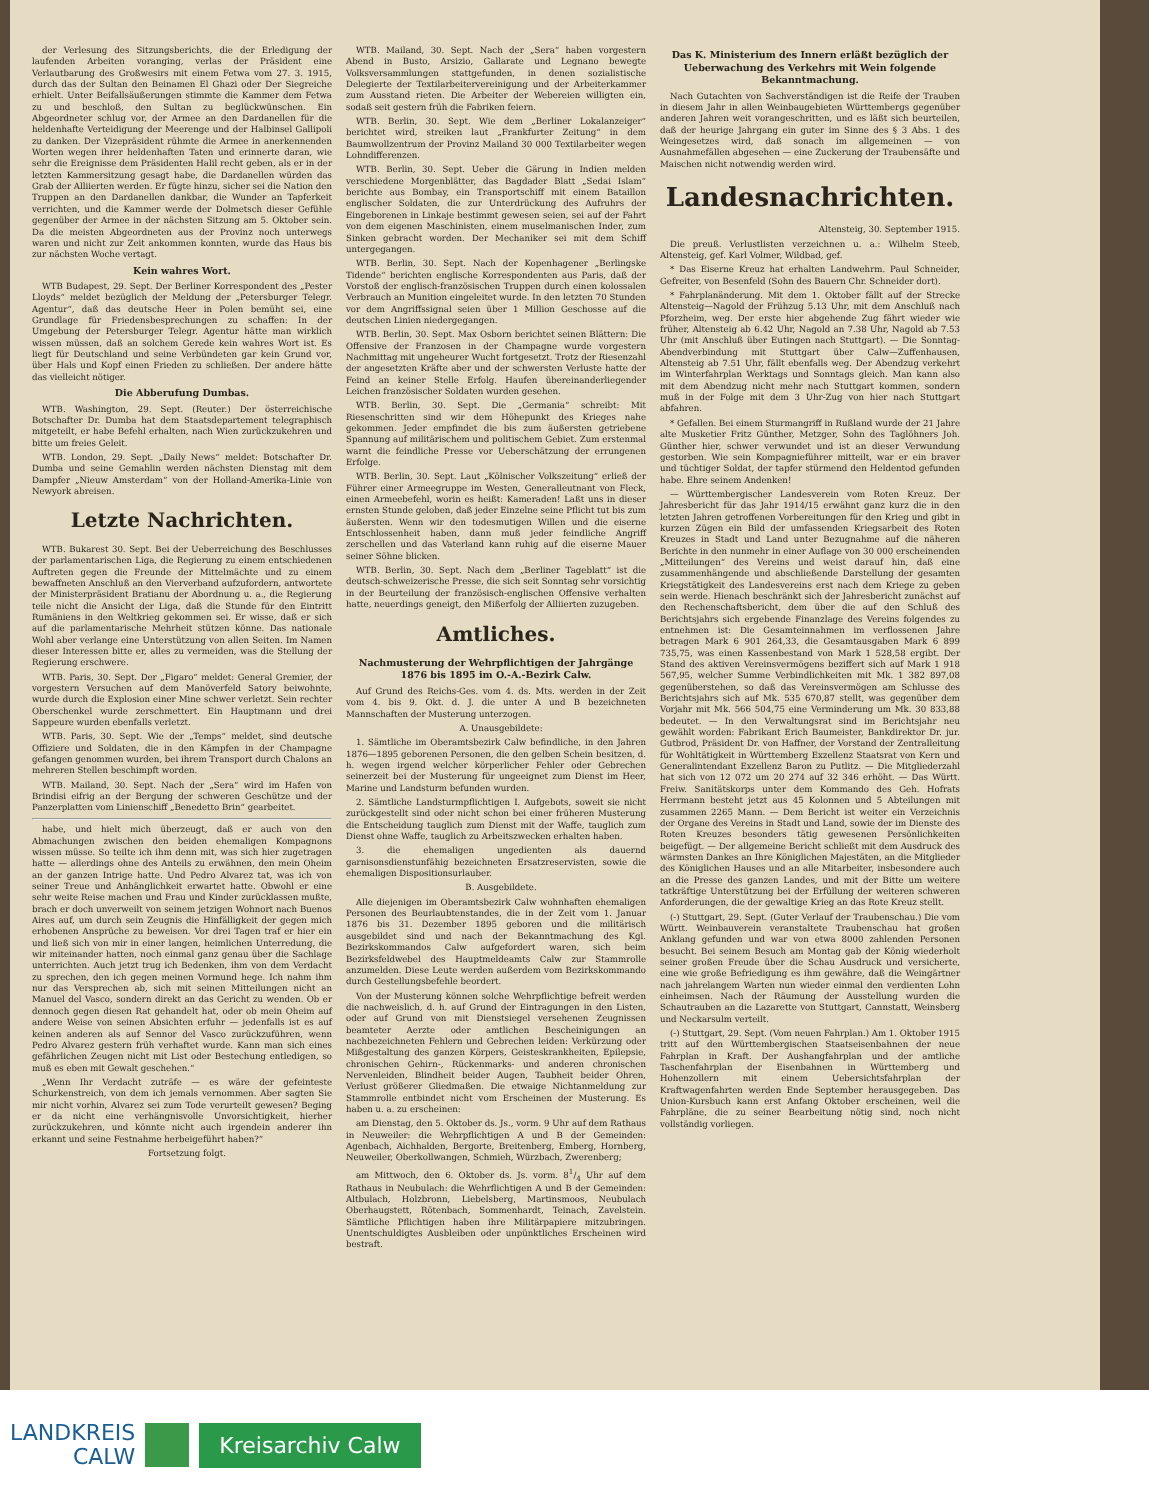der Verlesung des Sitzungsberichts, die der Erledigung der laufenden Arbeiten voranging, verlas der Präsident eine Verlautbarung des Großwesirs mit einem Fetwa vom 27. 3. 1915, durch das der Sultan den Beinamen El Ghazi oder Der Siegreiche erhielt. Unter Beifallsäußerungen stimmte die Kammer dem Fetwa zu und beschloß, den Sultan zu beglückwünschen. Ein Abgeordneter schlug vor, der Armee an den Dardanellen für die heldenhafte Verteidigung der Meerenge und der Halbinsel Gallipoli zu danken. Der Vizepräsident rühmte die Armee in anerkennenden Worten wegen ihrer heldenhaften Taten und erinnerte daran, wie sehr die Ereignisse dem Präsidenten Halil recht geben, als er in der letzten Kammersitzung gesagt habe, die Dardanellen würden das Grab der Alliierten werden. Er fügte hinzu, sicher sei die Nation den Truppen an den Dardanellen dankbar, die Wunder an Tapferkeit verrichten, und die Kammer werde der Dolmetsch dieser Gefühle gegenüber der Armee in der nächsten Sitzung am 5. Oktober sein. Da die meisten Abgeordneten aus der Provinz noch unterwegs waren und nicht zur Zeit ankommen konnten, wurde das Haus bis zur nächsten Woche vertagt.
Kein wahres Wort.
WTB Budapest, 29. Sept. Der Berliner Korrespondent des „Pester Lloyds“ meldet bezüglich der Meldung der „Petersburger Telegr. Agentur“, daß das deutsche Heer in Polen bemüht sei, eine Grundlage für Friedensbesprechungen zu schaffen: In der Umgebung der Petersburger Telegr. Agentur hätte man wirklich wissen müssen, daß an solchem Gerede kein wahres Wort ist. Es liegt für Deutschland und seine Verbündeten gar kein Grund vor, über Hals und Kopf einen Frieden zu schließen. Der andere hätte das vielleicht nötiger.
Die Abberufung Dumbas.
WTB. Washington, 29. Sept. (Reuter.) Der österreichische Botschafter Dr. Dumba hat dem Staatsdepartement telegraphisch mitgeteilt, er habe Befehl erhalten, nach Wien zurückzukehren und bitte um freies Geleit.
WTB. London, 29. Sept. „Daily News“ meldet: Botschafter Dr. Dumba und seine Gemahlin werden nächsten Dienstag mit dem Dampfer „Nieuw Amsterdam“ von der Holland-Amerika-Linie von Newyork abreisen.
Letzte Nachrichten.
WTB. Bukarest 30. Sept. Bei der Ueberreichung des Beschlusses der parlamentarischen Liga, die Regierung zu einem entschiedenen Auftreten gegen die Freunde der Mittelmächte und zu einem bewaffneten Anschluß an den Vierverband aufzufordern, antwortete der Ministerpräsident Bratianu der Abordnung u. a., die Regierung teile nicht die Ansicht der Liga, daß die Stunde für den Eintritt Rumäniens in den Weltkrieg gekommen sei. Er wisse, daß er sich auf die parlamentarische Mehrheit stützen könne. Das nationale Wohl aber verlange eine Unterstützung von allen Seiten. Im Namen dieser Interessen bitte er, alles zu vermeiden, was die Stellung der Regierung erschwere.
WTB. Paris, 30. Sept. Der „Figaro“ meldet: General Gremier, der vorgestern Versuchen auf dem Manöverfeld Satory beiwohnte, wurde durch die Explosion einer Mine schwer verletzt. Sein rechter Oberschenkel wurde zerschmettert. Ein Hauptmann und drei Sappeure wurden ebenfalls verletzt.
WTB. Paris, 30. Sept. Wie der „Temps“ meldet, sind deutsche Offiziere und Soldaten, die in den Kämpfen in der Champagne gefangen genommen wurden, bei ihrem Transport durch Chalons an mehreren Stellen beschimpft worden.
WTB. Mailand, 30. Sept. Nach der „Sera“ wird im Hafen von Brindisi eifrig an der Bergung der schweren Geschütze und der Panzerplatten vom Linienschiff „Benedetto Brin“ gearbeitet.
habe, und hielt mich überzeugt, daß er auch von den Abmachungen zwischen den beiden ehemaligen Kompagnons wissen müsse. So teilte ich ihm denn mit, was sich hier zugetragen hatte — allerdings ohne des Anteils zu erwähnen, den mein Oheim an der ganzen Intrige hatte. Und Pedro Alvarez tat, was ich von seiner Treue und Anhänglichkeit erwartet hatte. Obwohl er eine sehr weite Reise machen und Frau und Kinder zurücklassen mußte, brach er doch unverweilt von seinem jetzigen Wohnort nach Buenos Aires auf, um durch sein Zeugnis die Hinfälligkeit der gegen mich erhobenen Ansprüche zu beweisen. Vor drei Tagen traf er hier ein und ließ sich von mir in einer langen, heimlichen Unterredung, die wir miteinander hatten, noch einmal ganz genau über die Sachlage unterrichten. Auch jetzt trug ich Bedenken, ihm von dem Verdacht zu sprechen, den ich gegen meinen Vormund hege. Ich nahm ihm nur das Versprechen ab, sich mit seinen Mitteilungen nicht an Manuel del Vasco, sondern direkt an das Gericht zu wenden. Ob er dennoch gegen diesen Rat gehandelt hat, oder ob mein Oheim auf andere Weise von seinen Absichten erfuhr — jedenfalls ist es auf keinen anderen als auf Sennor del Vasco zurückzuführen, wenn Pedro Alvarez gestern früh verhaftet wurde. Kann man sich eines gefährlichen Zeugen nicht mit List oder Bestechung entledigen, so muß es eben mit Gewalt geschehen.“
„Wenn Ihr Verdacht zuträfe — es wäre der gefeinteste Schurkenstreich, von dem ich jemals vernommen. Aber sagten Sie mir nicht vorhin, Alvarez sei zum Tode verurteilt gewesen? Beging er da nicht eine verhängnisvolle Unvorsichtigkeit, hierher zurückzukehren, und könnte nicht auch irgendein anderer ihn erkannt und seine Festnahme herbeigeführt haben?“
Fortsetzung folgt.
WTB. Mailand, 30. Sept. Nach der „Sera“ haben vorgestern Abend in Busto, Arsizio, Gallarate und Legnano bewegte Volksversammlungen stattgefunden, in denen sozialistische Delegierte der Textilarbeitervereinigung und der Arbeiterkammer zum Ausstand rieten. Die Arbeiter der Webereien willigten ein, sodaß seit gestern früh die Fabriken feiern.
WTB. Berlin, 30. Sept. Wie dem „Berliner Lokalanzeiger“ berichtet wird, streiken laut „Frankfurter Zeitung“ in dem Baumwollzentrum der Provinz Mailand 30 000 Textilarbeiter wegen Lohndifferenzen.
WTB. Berlin, 30. Sept. Ueber die Gärung in Indien melden verschiedene Morgenblätter, das Bagdader Blatt „Sedai Islam“ berichte aus Bombay, ein Transportschiff mit einem Bataillon englischer Soldaten, die zur Unterdrückung des Aufruhrs der Eingeborenen in Linkaje bestimmt gewesen seien, sei auf der Fahrt von dem eigenen Maschinisten, einem muselmanischen Inder, zum Sinken gebracht worden. Der Mechaniker sei mit dem Schiff untergegangen.
WTB. Berlin, 30. Sept. Nach der Kopenhagener „Berlingske Tidende“ berichten englische Korrespondenten aus Paris, daß der Vorstoß der englisch-französischen Truppen durch einen kolossalen Verbrauch an Munition eingeleitet wurde. In den letzten 70 Stunden vor dem Angriffssignal seien über 1 Million Geschosse auf die deutschen Linien niedergegangen.
WTB. Berlin, 30. Sept. Max Osborn berichtet seinen Blättern: Die Offensive der Franzosen in der Champagne wurde vorgestern Nachmittag mit ungeheurer Wucht fortgesetzt. Trotz der Riesenzahl der angesetzten Kräfte aber und der schwersten Verluste hatte der Feind an keiner Stelle Erfolg. Haufen übereinanderliegender Leichen französischer Soldaten wurden gesehen.
WTB. Berlin, 30. Sept. Die „Germania“ schreibt: Mit Riesenschritten sind wir dem Höhepunkt des Krieges nahe gekommen. Jeder empfindet die bis zum äußersten getriebene Spannung auf militärischem und politischem Gebiet. Zum erstenmal warnt die feindliche Presse vor Ueberschätzung der errungenen Erfolge.
WTB. Berlin, 30. Sept. Laut „Kölnischer Volkszeitung“ erließ der Führer einer Armeegruppe im Westen, Generalleutnant von Fleck, einen Armeebefehl, worin es heißt: Kameraden! Laßt uns in dieser ernsten Stunde geloben, daß jeder Einzelne seine Pflicht tut bis zum äußersten. Wenn wir den todesmutigen Willen und die eiserne Entschlossenheit haben, dann muß jeder feindliche Angriff zerschellen und das Vaterland kann ruhig auf die eiserne Mauer seiner Söhne blicken.
WTB. Berlin, 30. Sept. Nach dem „Berliner Tageblatt“ ist die deutsch-schweizerische Presse, die sich seit Sonntag sehr vorsichtig in der Beurteilung der französisch-englischen Offensive verhalten hatte, neuerdings geneigt, den Mißerfolg der Alliierten zuzugeben.
Amtliches.
Nachmusterung der Wehrpflichtigen der Jahrgänge 1876 bis 1895 im O.-A.-Bezirk Calw.
Auf Grund des Reichs-Ges. vom 4. ds. Mts. werden in der Zeit vom 4. bis 9. Okt. d. J. die unter A und B bezeichneten Mannschaften der Musterung unterzogen.
A. Unausgebildete:
1. Sämtliche im Oberamtsbezirk Calw befindliche, in den Jahren 1876—1895 geborenen Personen, die den gelben Schein besitzen, d. h. wegen irgend welcher körperlicher Fehler oder Gebrechen seinerzeit bei der Musterung für ungeeignet zum Dienst im Heer, Marine und Landsturm befunden wurden.
2. Sämtliche Landsturmpflichtigen I. Aufgebots, soweit sie nicht zurückgestellt sind oder nicht schon bei einer früheren Musterung die Entscheidung tauglich zum Dienst mit der Waffe, tauglich zum Dienst ohne Waffe, tauglich zu Arbeitszwecken erhalten haben.
3. die ehemaligen ungedienten als dauernd garnisonsdienstunfähig bezeichneten Ersatzreservisten, sowie die ehemaligen Dispositionsurlauber.
B. Ausgebildete.
Alle diejenigen im Oberamtsbezirk Calw wohnhaften ehemaligen Personen des Beurlaubtenstandes, die in der Zeit vom 1. Januar 1876 bis 31. Dezember 1895 geboren und die militärisch ausgebildet sind und nach der Bekanntmachung des Kgl. Bezirkskommandos Calw aufgefordert waren, sich beim Bezirksfeldwebel des Hauptmeldeamts Calw zur Stammrolle anzumelden. Diese Leute werden außerdem vom Bezirkskommando durch Gestellungsbefehle beordert.
Von der Musterung können solche Wehrpflichtige befreit werden die nachweislich, d. h. auf Grund der Eintragungen in den Listen, oder auf Grund von mit Dienstsiegel versehenen Zeugnissen beamteter Aerzte oder amtlichen Bescheinigungen an nachbezeichneten Fehlern und Gebrechen leiden: Verkürzung oder Mißgestaltung des ganzen Körpers, Geisteskrankheiten, Epilepsie, chronischen Gehirn-, Rückenmarks- und anderen chronischen Nervenleiden, Blindheit beider Augen, Taubheit beider Ohren, Verlust größerer Gliedmaßen. Die etwaige Nichtanmeldung zur Stammrolle entbindet nicht vom Erscheinen der Musterung. Es haben u. a. zu erscheinen:
am Dienstag, den 5. Oktober ds. Js., vorm. 9 Uhr auf dem Rathaus in Neuweiler: die Wehrpflichtigen A und B der Gemeinden: Agenbach, Aichhalden, Bergorte, Breitenberg, Emberg, Hornberg, Neuweiler, Oberkollwangen, Schmieh, Würzbach, Zwerenberg;
am Mittwoch, den 6. Oktober ds. Js. vorm. 81/4 Uhr auf dem Rathaus in Neubulach: die Wehrflichtigen A und B der Gemeinden: Altbulach, Holzbronn, Liebelsberg, Martinsmoos, Neubulach Oberhaugstett, Rötenbach, Sommenhardt, Teinach, Zavelstein. Sämtliche Pflichtigen haben ihre Militärpapiere mitzubringen. Unentschuldigtes Ausbleiben oder unpünktliches Erscheinen wird bestraft.
Das K. Ministerium des Innern erläßt bezüglich der Ueberwachung des Verkehrs mit Wein folgende Bekanntmachung.
Nach Gutachten von Sachverständigen ist die Reife der Trauben in diesem Jahr in allen Weinbaugebieten Württembergs gegenüber anderen Jahren weit vorangeschritten, und es läßt sich beurteilen, daß der heurige Jahrgang ein guter im Sinne des § 3 Abs. 1 des Weingesetzes wird, daß sonach im allgemeinen — von Ausnahmefällen abgesehen — eine Zuckerung der Traubensäfte und Maischen nicht notwendig werden wird.
Landesnachrichten.
Altensteig, 30. September 1915.
Die preuß. Verlustlisten verzeichnen u. a.: Wilhelm Steeb, Altensteig, gef. Karl Volmer, Wildbad, gef.
* Das Eiserne Kreuz hat erhalten Landwehrm. Paul Schneider, Gefreiter, von Besenfeld (Sohn des Bauern Chr. Schneider dort).
* Fahrplanänderung. Mit dem 1. Oktober fällt auf der Strecke Altensteig—Nagold der Frühzug 5.13 Uhr, mit dem Anschluß nach Pforzheim, weg. Der erste hier abgehende Zug fährt wieder wie früher, Altensteig ab 6.42 Uhr, Nagold an 7.38 Uhr, Nagold ab 7.53 Uhr (mit Anschluß über Eutingen nach Stuttgart). — Die Sonntag-Abendverbindung mit Stuttgart über Calw—Zuffenhausen, Altensteig ab 7.51 Uhr, fällt ebenfalls weg. Der Abendzug verkehrt im Winterfahrplan Werktags und Sonntags gleich. Man kann also mit dem Abendzug nicht mehr nach Stuttgart kommen, sondern muß in der Folge mit dem 3 Uhr-Zug von hier nach Stuttgart abfahren.
* Gefallen. Bei einem Sturmangriff in Rußland wurde der 21 Jahre alte Musketier Fritz Günther, Metzger, Sohn des Taglöhners Joh. Günther hier, schwer verwundet und ist an dieser Verwundung gestorben. Wie sein Kompagnieführer mitteilt, war er ein braver und tüchtiger Soldat, der tapfer stürmend den Heldentod gefunden habe. Ehre seinem Andenken!
— Württembergischer Landesverein vom Roten Kreuz. Der Jahresbericht für das Jahr 1914/15 erwähnt ganz kurz die in den letzten Jahren getroffenen Vorbereitungen für den Krieg und gibt in kurzen Zügen ein Bild der umfassenden Kriegsarbeit des Roten Kreuzes in Stadt und Land unter Bezugnahme auf die näheren Berichte in den nunmehr in einer Auflage von 30 000 erscheinenden „Mitteilungen“ des Vereins und weist darauf hin, daß eine zusammenhängende und abschließende Darstellung der gesamten Kriegstätigkeit des Landesvereins erst nach dem Kriege zu geben sein werde. Hienach beschränkt sich der Jahresbericht zunächst auf den Rechenschaftsbericht, dem über die auf den Schluß des Berichtsjahrs sich ergebende Finanzlage des Vereins folgendes zu entnehmen ist: Die Gesamteinnahmen im verflossenen Jahre betragen Mark 6 901 264,33, die Gesamtausgaben Mark 6 899 735,75, was einen Kassenbestand von Mark 1 528,58 ergibt. Der Stand des aktiven Vereinsvermögens beziffert sich auf Mark 1 918 567,95, welcher Summe Verbindlichkeiten mit Mk. 1 382 897,08 gegenüberstehen, so daß das Vereinsvermögen am Schlusse des Berichtsjahrs sich auf Mk. 535 670,87 stellt, was gegenüber dem Vorjahr mit Mk. 566 504,75 eine Verminderung um Mk. 30 833,88 bedeutet. — In den Verwaltungsrat sind im Berichtsjahr neu gewählt worden: Fabrikant Erich Baumeister, Bankdirektor Dr. jur. Gutbrod, Präsident Dr. von Haffner, der Vorstand der Zentralleitung für Wohltätigkeit in Württemberg Exzellenz Staatsrat von Kern und Generalintendant Exzellenz Baron zu Putlitz. — Die Mitgliederzahl hat sich von 12 072 um 20 274 auf 32 346 erhöht. — Das Württ. Freiw. Sanitätskorps unter dem Kommando des Geh. Hofrats Herrmann besteht jetzt aus 45 Kolonnen und 5 Abteilungen mit zusammen 2265 Mann. — Dem Bericht ist weiter ein Verzeichnis der Organe des Vereins in Stadt und Land, sowie der im Dienste des Roten Kreuzes besonders tätig gewesenen Persönlichkeiten beigefügt. — Der allgemeine Bericht schließt mit dem Ausdruck des wärmsten Dankes an Ihre Königlichen Majestäten, an die Mitglieder des Königlichen Hauses und an alle Mitarbeiter, insbesondere auch an die Presse des ganzen Landes, und mit der Bitte um weitere tatkräftige Unterstützung bei der Erfüllung der weiteren schweren Anforderungen, die der gewaltige Krieg an das Rote Kreuz stellt.
(-) Stuttgart, 29. Sept. (Guter Verlauf der Traubenschau.) Die vom Württ. Weinbauverein veranstaltete Traubenschau hat großen Anklang gefunden und war von etwa 8000 zahlenden Personen besucht. Bei seinem Besuch am Montag gab der König wiederholt seiner großen Freude über die Schau Ausdruck und versicherte, eine wie große Befriedigung es ihm gewähre, daß die Weingärtner nach jahrelangem Warten nun wieder einmal den verdienten Lohn einheimsen. Nach der Räumung der Ausstellung wurden die Schautrauben an die Lazarette von Stuttgart, Cannstatt, Weinsberg und Neckarsulm verteilt.
(-) Stuttgart, 29. Sept. (Vom neuen Fahrplan.) Am 1. Oktober 1915 tritt auf den Württembergischen Staatseisenbahnen der neue Fahrplan in Kraft. Der Aushangfahrplan und der amtliche Taschenfahrplan der Eisenbahnen in Württemberg und Hohenzollern mit einem Uebersichtsfahrplan der Kraftwagenfahrten werden Ende September herausgegeben. Das Union-Kursbuch kann erst Anfang Oktober erscheinen, weil die Fahrpläne, die zu seiner Bearbeitung nötig sind, noch nicht vollständig vorliegen.
LANDKREIS
CALW
Kreisarchiv Calw